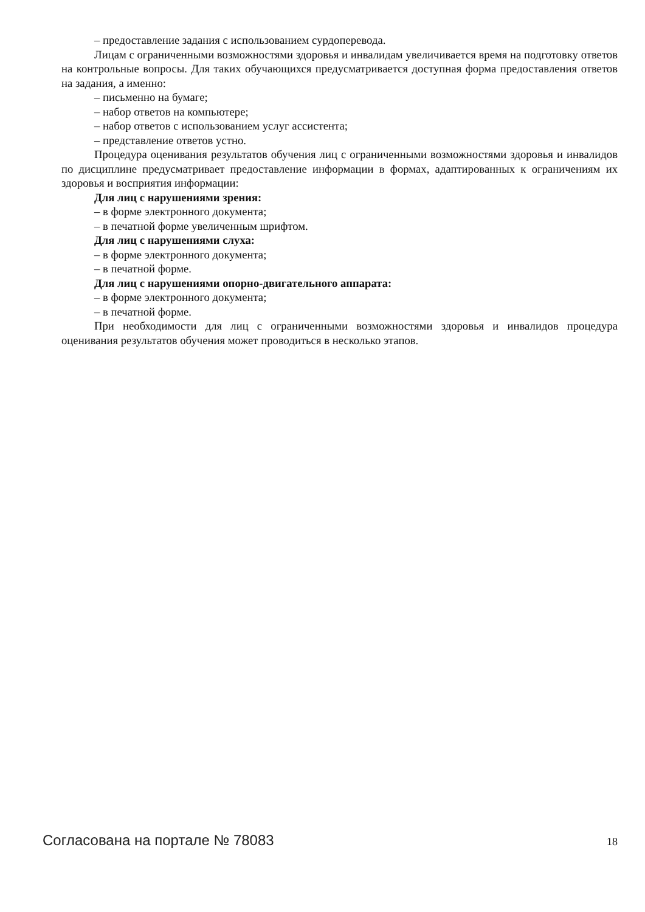– предоставление задания с использованием сурдоперевода.
Лицам с ограниченными возможностями здоровья и инвалидам увеличивается время на подготовку ответов на контрольные вопросы. Для таких обучающихся предусматривается доступная форма предоставления ответов на задания, а именно:
– письменно на бумаге;
– набор ответов на компьютере;
– набор ответов с использованием услуг ассистента;
– представление ответов устно.
Процедура оценивания результатов обучения лиц с ограниченными возможностями здоровья и инвалидов по дисциплине предусматривает предоставление информации в формах, адаптированных к ограничениям их здоровья и восприятия информации:
Для лиц с нарушениями зрения:
– в форме электронного документа;
– в печатной форме увеличенным шрифтом.
Для лиц с нарушениями слуха:
– в форме электронного документа;
– в печатной форме.
Для лиц с нарушениями опорно-двигательного аппарата:
– в форме электронного документа;
– в печатной форме.
При необходимости для лиц с ограниченными возможностями здоровья и инвалидов процедура оценивания результатов обучения может проводиться в несколько этапов.
Согласована на портале № 78083 18